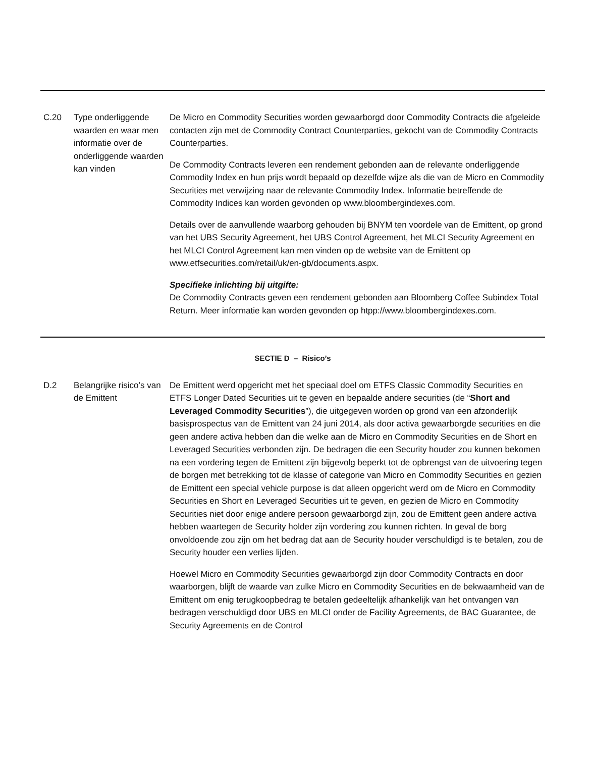| C.20 | Type onderliggende waarden en waar men informatie over de onderliggende waarden kan vinden | De Micro en Commodity Securities worden gewaarborgd door Commodity Contracts die afgeleide contacten zijn met de Commodity Contract Counterparties, gekocht van de Commodity Contracts Counterparties. De Commodity Contracts leveren een rendement gebonden aan de relevante onderliggende Commodity Index en hun prijs wordt bepaald op dezelfde wijze als die van de Micro en Commodity Securities met verwijzing naar de relevante Commodity Index. Informatie betreffende de Commodity Indices kan worden gevonden op www.bloombergindexes.com. Details over de aanvullende waarborg gehouden bij BNYM ten voordele van de Emittent, op grond van het UBS Security Agreement, het UBS Control Agreement, het MLCI Security Agreement en het MLCI Control Agreement kan men vinden op de website van de Emittent op www.etfsecurities.com/retail/uk/en-gb/documents.aspx. Specifieke inlichting bij uitgifte: De Commodity Contracts geven een rendement gebonden aan Bloomberg Coffee Subindex Total Return. Meer informatie kan worden gevonden op htpp://www.bloombergindexes.com. |
| SECTIE D – Risico’s | | |
| D.2 | Belangrijke risico’s van de Emittent | De Emittent werd opgericht met het speciaal doel om ETFS Classic Commodity Securities en ETFS Longer Dated Securities uit te geven en bepaalde andere securities (de “ Short and Leveraged Commodity Securities ”), die uitgegeven worden op grond van een afzonderlijk basisprospectus van de Emittent van 24 juni 2014, als door activa gewaarborgde securities en die geen andere activa hebben dan die welke aan de Micro en Commodity Securities en de Short en Leveraged Securities verbonden zijn. De bedragen die een Security houder zou kunnen bekomen na een vordering tegen de Emittent zijn bijgevolg beperkt tot de opbrengst van de uitvoering tegen de borgen met betrekking tot de klasse of categorie van Micro en Commodity Securities en gezien de Emittent een special vehicle purpose is dat alleen opgericht werd om de Micro en Commodity Securities en Short en Leveraged Securities uit te geven, en gezien de Micro en Commodity Securities niet door enige andere persoon gewaarborgd zijn, zou de Emittent geen andere activa hebben waartegen de Security holder zijn vordering zou kunnen richten. In geval de borg onvoldoende zou zijn om het bedrag dat aan de Security houder verschuldigd is te betalen, zou de Security houder een verlies lijden. Hoewel Micro en Commodity Securities gewaarborgd zijn door Commodity Contracts en door waarborgen, blijft de waarde van zulke Micro en Commodity Securities en de bekwaamheid van de Emittent om enig terugkoopbedrag te betalen gedeeltelijk afhankelijk van het ontvangen van bedragen verschuldigd door UBS en MLCI onder de Facility Agreements, de BAC Guarantee, de Security Agreements en de Control |